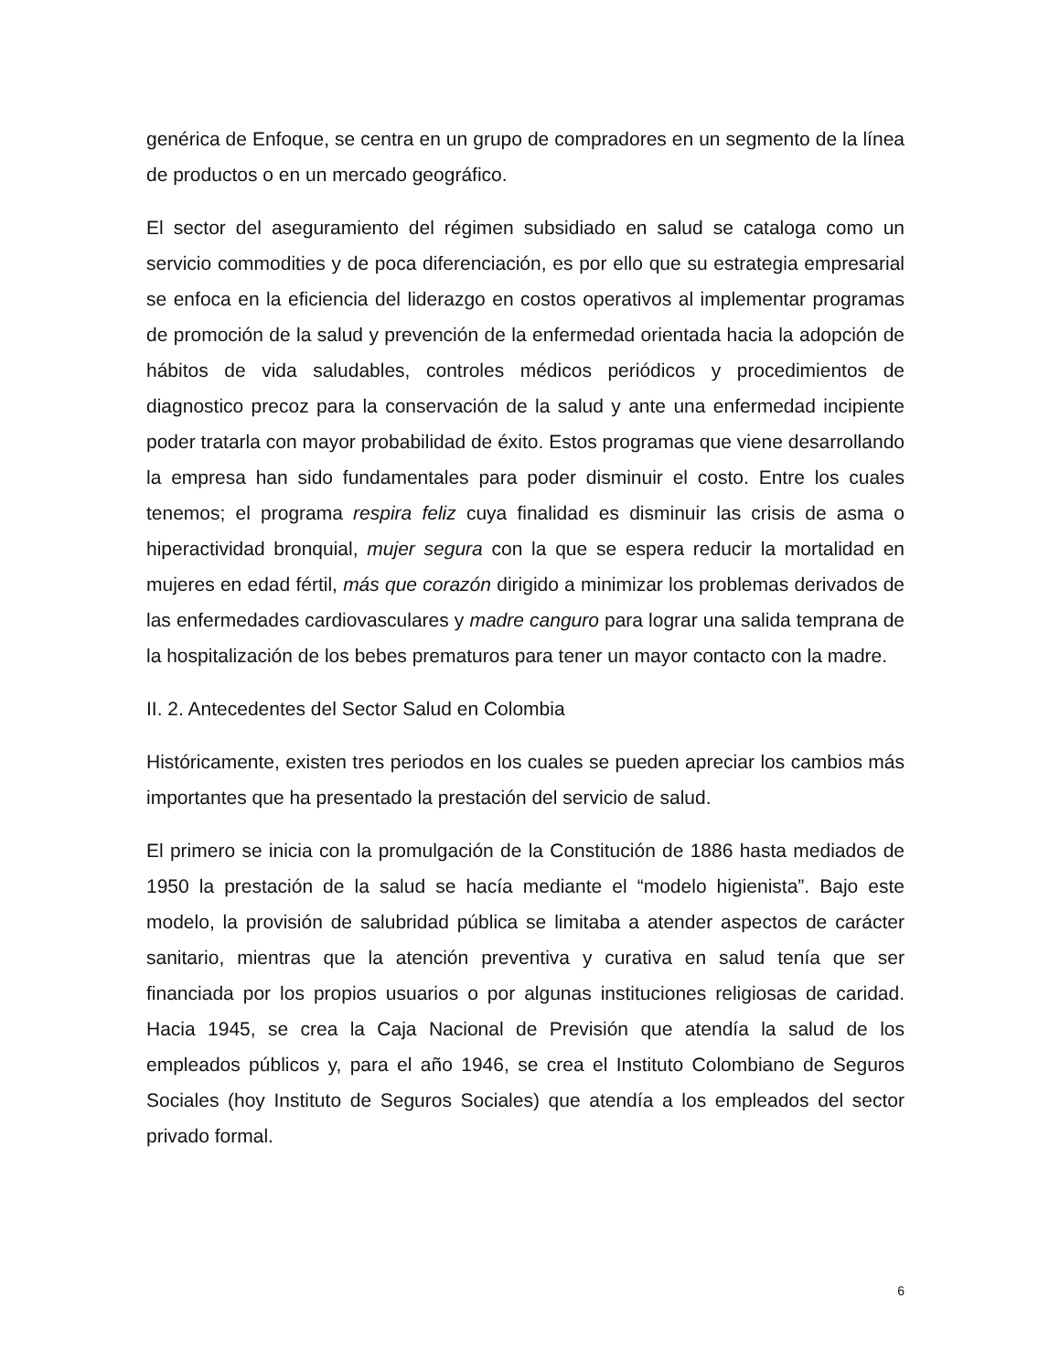genérica de Enfoque, se centra en un grupo de compradores en un segmento de la línea de productos o en un mercado geográfico.
El sector del aseguramiento del régimen subsidiado en salud se cataloga como un servicio commodities y de poca diferenciación, es por ello que su estrategia empresarial se enfoca en la eficiencia del liderazgo en costos operativos al implementar programas de promoción de la salud y prevención de la enfermedad orientada hacia la adopción de hábitos de vida saludables, controles médicos periódicos y procedimientos de diagnostico precoz para la conservación de la salud y ante una enfermedad incipiente poder tratarla con mayor probabilidad de éxito. Estos programas que viene desarrollando la empresa han sido fundamentales para poder disminuir el costo. Entre los cuales tenemos; el programa respira feliz cuya finalidad es disminuir las crisis de asma o hiperactividad bronquial, mujer segura con la que se espera reducir la mortalidad en mujeres en edad fértil, más que corazón dirigido a minimizar los problemas derivados de las enfermedades cardiovasculares y madre canguro para lograr una salida temprana de la hospitalización de los bebes prematuros para tener un mayor contacto con la madre.
II. 2. Antecedentes del Sector Salud en Colombia
Históricamente, existen tres periodos en los cuales se pueden apreciar los cambios más importantes que ha presentado la prestación del servicio de salud.
El primero se inicia con la promulgación de la Constitución de 1886 hasta mediados de 1950 la prestación de la salud se hacía mediante el “modelo higienista”. Bajo este modelo, la provisión de salubridad pública se limitaba a atender aspectos de carácter sanitario, mientras que la atención preventiva y curativa en salud tenía que ser financiada por los propios usuarios o por algunas instituciones religiosas de caridad. Hacia 1945, se crea la Caja Nacional de Previsión que atendía la salud de los empleados públicos y, para el año 1946, se crea el Instituto Colombiano de Seguros Sociales (hoy Instituto de Seguros Sociales) que atendía a los empleados del sector privado formal.
6